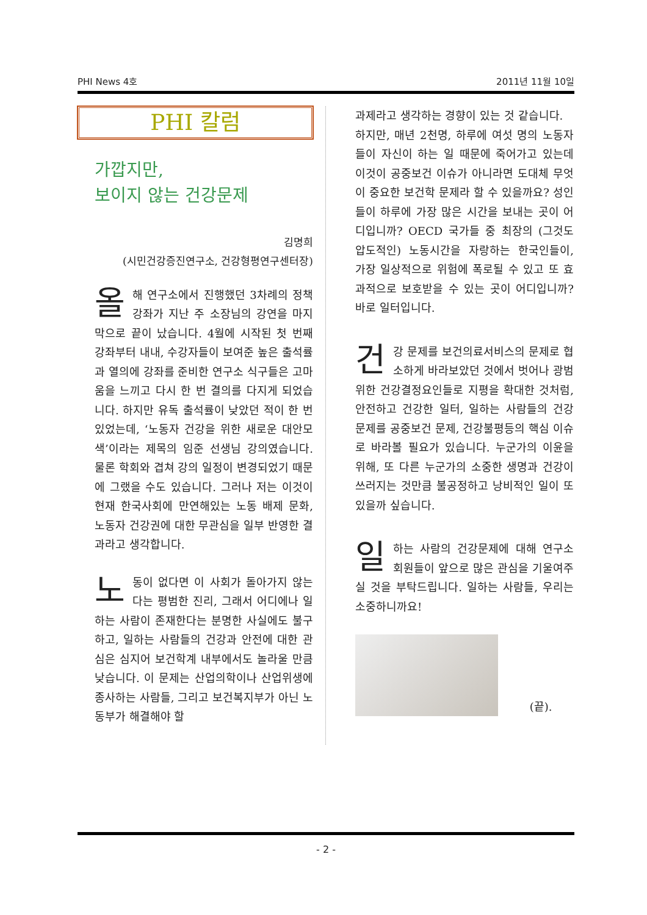PHI News 4호 2011년 11월 10일
PHI 칼럼
가깝지만,
보이지 않는 건강문제
김명희
(시민건강증진연구소, 건강형평연구센터장)
올해 연구소에서 진행했던 3차례의 정책 강좌가 지난 주 소장님의 강연을 마지막으로 끝이 났습니다. 4월에 시작된 첫 번째 강좌부터 내내, 수강자들이 보여준 높은 출석률과 열의에 강좌를 준비한 연구소 식구들은 고마움을 느끼고 다시 한 번 결의를 다지게 되었습니다. 하지만 유독 출석률이 낮았던 적이 한 번 있었는데, ‘노동자 건강을 위한 새로운 대안모색’이라는 제목의 임준 선생님 강의였습니다. 물론 학회와 겹쳐 강의 일정이 변경되었기 때문에 그랬을 수도 있습니다. 그러나 저는 이것이 현재 한국사회에 만연해있는 노동 배제 문화, 노동자 건강권에 대한 무관심을 일부 반영한 결과라고 생각합니다.
노동이 없다면 이 사회가 돌아가지 않는다는 평범한 진리, 그래서 어디에나 일하는 사람이 존재한다는 분명한 사실에도 불구하고, 일하는 사람들의 건강과 안전에 대한 관심은 심지어 보건학계 내부에서도 놀라울 만큼 낮습니다. 이 문제는 산업의학이나 산업위생에 종사하는 사람들, 그리고 보건복지부가 아닌 노동부가 해결해야 할
과제라고 생각하는 경향이 있는 것 같습니다.
하지만, 매년 2천명, 하루에 여섯 명의 노동자들이 자신이 하는 일 때문에 죽어가고 있는데 이것이 공중보건 이슈가 아니라면 도대체 무엇이 중요한 보건학 문제라 할 수 있을까요? 성인들이 하루에 가장 많은 시간을 보내는 곳이 어디입니까? OECD 국가들 중 최장의 (그것도 압도적인) 노동시간을 자랑하는 한국인들이, 가장 일상적으로 위험에 폭로될 수 있고 또 효과적으로 보호받을 수 있는 곳이 어디입니까? 바로 일터입니다.
건강 문제를 보건의료서비스의 문제로 협소하게 바라보았던 것에서 벗어나 광범위한 건강결정요인들로 지평을 확대한 것처럼, 안전하고 건강한 일터, 일하는 사람들의 건강 문제를 공중보건 문제, 건강불평등의 핵심 이슈로 바라볼 필요가 있습니다. 누군가의 이윤을 위해, 또 다른 누군가의 소중한 생명과 건강이 쓰러지는 것만큼 불공정하고 낭비적인 일이 또 있을까 싶습니다.
일하는 사람의 건강문제에 대해 연구소 회원들이 앞으로 많은 관심을 기울여주실 것을 부탁드립니다. 일하는 사람들, 우리는 소중하니까요!
(끝).
- 2 -